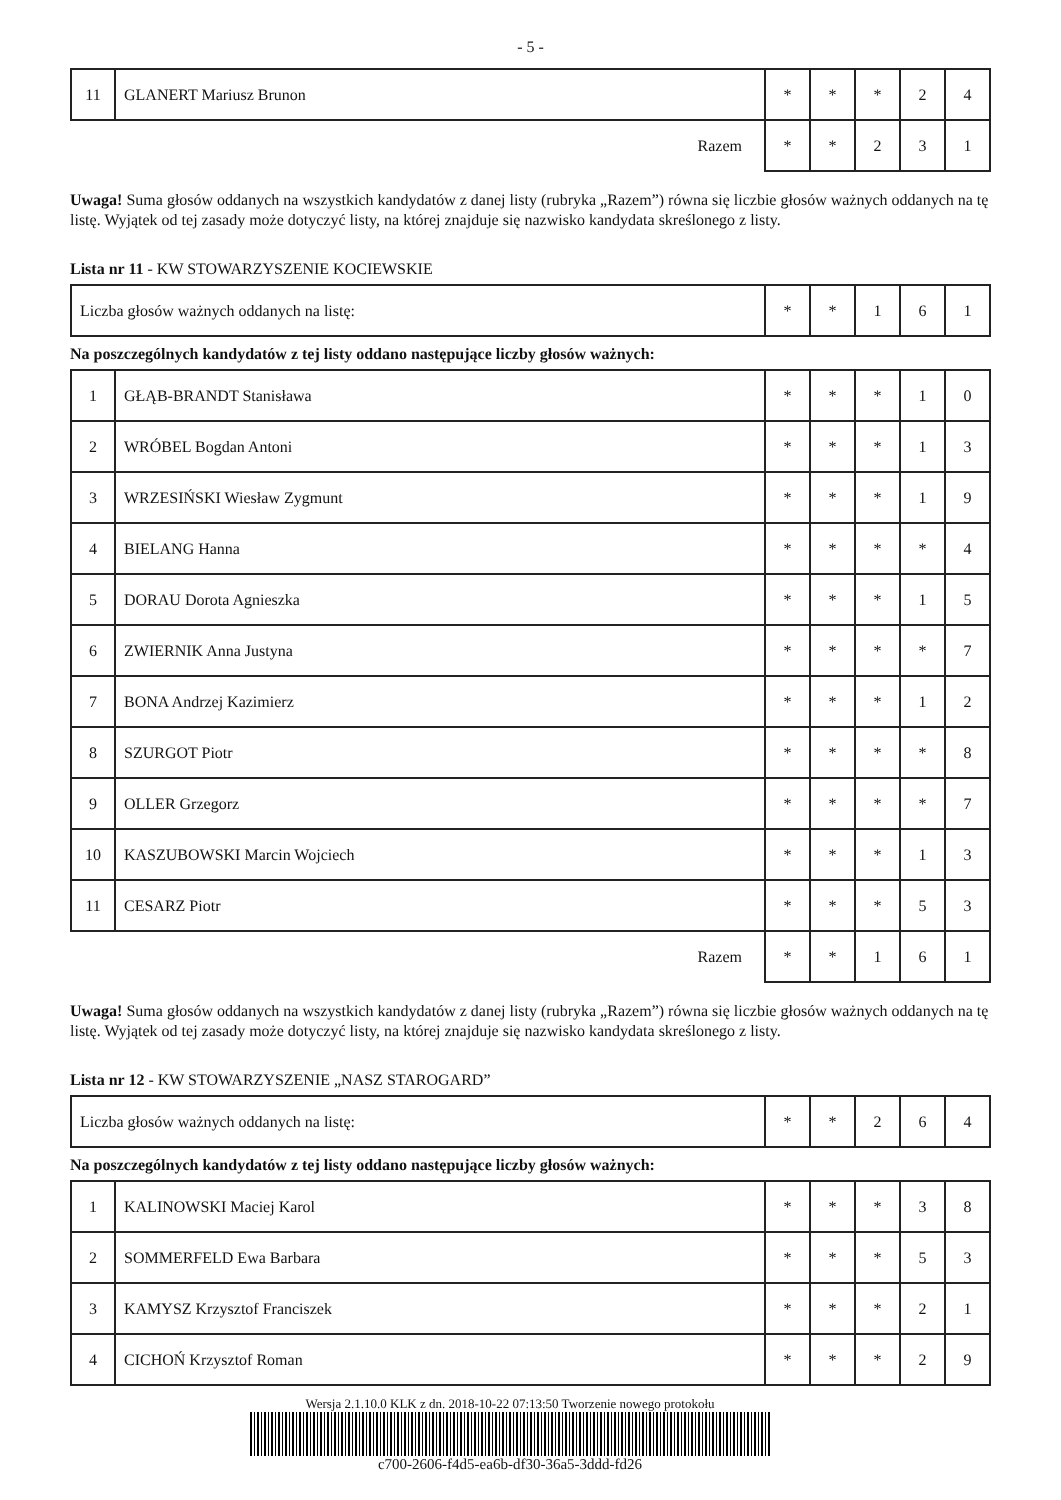- 5 -
| 11 | GLANERT Mariusz Brunon | * | * | * | 2 | 4 |
| Razem | | * | * | 2 | 3 | 1 |
Uwaga! Suma głosów oddanych na wszystkich kandydatów z danej listy (rubryka „Razem”) równa się liczbie głosów ważnych oddanych na tę listę. Wyjątek od tej zasady może dotyczyć listy, na której znajduje się nazwisko kandydata skreślonego z listy.
Lista nr 11 - KW STOWARZYSZENIE KOCIEWSKIE
| Liczba głosów ważnych oddanych na listę: | * | * | 1 | 6 | 1 |
Na poszczególnych kandydatów z tej listy oddano następujące liczby głosów ważnych:
| 1 | GŁĄB-BRANDT Stanisława | * | * | * | 1 | 0 |
| 2 | WRÓBEL Bogdan Antoni | * | * | * | 1 | 3 |
| 3 | WRZESIŃSKI Wiesław Zygmunt | * | * | * | 1 | 9 |
| 4 | BIELANG Hanna | * | * | * | * | 4 |
| 5 | DORAU Dorota Agnieszka | * | * | * | 1 | 5 |
| 6 | ZWIERNIK Anna Justyna | * | * | * | * | 7 |
| 7 | BONA Andrzej Kazimierz | * | * | * | 1 | 2 |
| 8 | SZURGOT Piotr | * | * | * | * | 8 |
| 9 | OLLER Grzegorz | * | * | * | * | 7 |
| 10 | KASZUBOWSKI Marcin Wojciech | * | * | * | 1 | 3 |
| 11 | CESARZ Piotr | * | * | * | 5 | 3 |
| Razem | | * | * | 1 | 6 | 1 |
Uwaga! Suma głosów oddanych na wszystkich kandydatów z danej listy (rubryka „Razem”) równa się liczbie głosów ważnych oddanych na tę listę. Wyjątek od tej zasady może dotyczyć listy, na której znajduje się nazwisko kandydata skreślonego z listy.
Lista nr 12 - KW STOWARZYSZENIE „NASZ STAROGARD”
| Liczba głosów ważnych oddanych na listę: | * | * | 2 | 6 | 4 |
Na poszczególnych kandydatów z tej listy oddano następujące liczby głosów ważnych:
| 1 | KALINOWSKI Maciej Karol | * | * | * | 3 | 8 |
| 2 | SOMMERFELD Ewa Barbara | * | * | * | 5 | 3 |
| 3 | KAMYSZ Krzysztof Franciszek | * | * | * | 2 | 1 |
| 4 | CICHOŃ Krzysztof Roman | * | * | * | 2 | 9 |
Wersja 2.1.10.0 KLK z dn. 2018-10-22 07:13:50 Tworzenie nowego protokołu
c700-2606-f4d5-ea6b-df30-36a5-3ddd-fd26